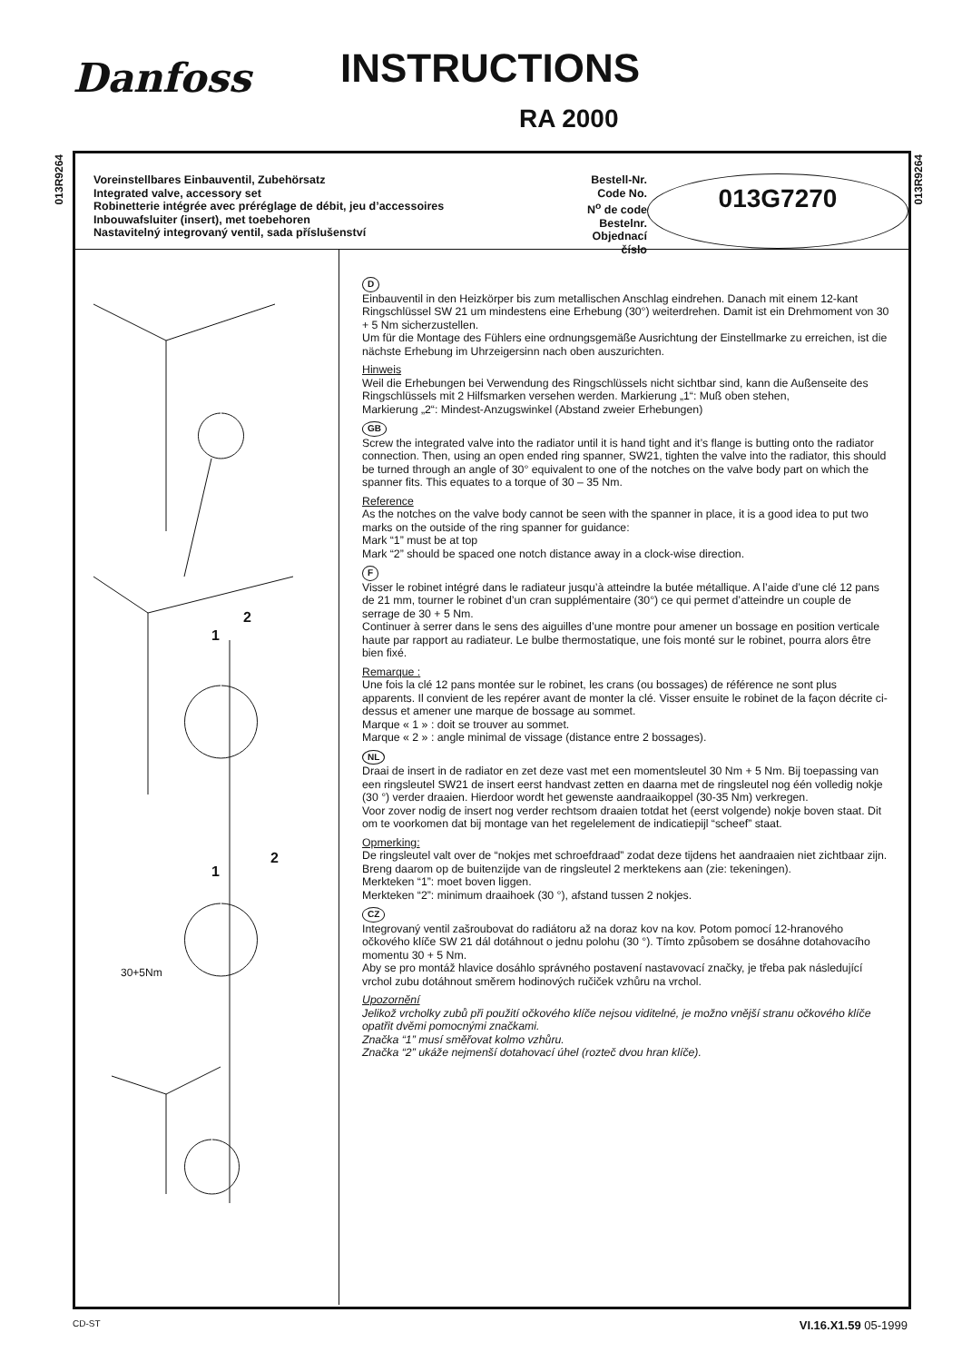Danfoss INSTRUCTIONS
RA 2000
013R9264
013R9264
Voreinstellbares Einbauventil, Zubehörsatz
Integrated valve, accessory set
Robinetterie intégrée avec préréglage de débit, jeu d’accessoires
Inbouwafsluiter (insert), met toebehoren
Nastavitelný integrovaný ventil, sada příslušenství
Bestell-Nr.
Code No.
N<sup>o</sup> de code
Bestelnr.
Objednací číslo
013G7270
1
2
1
2
30+5Nm
D
Einbauventil in den Heizkörper bis zum metallischen Anschlag eindrehen. Danach mit einem 12-kant Ringschlüssel SW 21 um mindestens eine Erhebung (30°) weiterdrehen. Damit ist ein Drehmoment von 30 + 5 Nm sicherzustellen.
Um für die Montage des Fühlers eine ordnungsgemäße Ausrichtung der Einstellmarke zu erreichen, ist die nächste Erhebung im Uhrzeigersinn nach oben auszurichten.
Hinweis
Weil die Erhebungen bei Verwendung des Ringschlüssels nicht sichtbar sind, kann die Außenseite des Ringschlüssels mit 2 Hilfsmarken versehen werden. Markierung „1“: Muß oben stehen,
Markierung „2“: Mindest-Anzugswinkel (Abstand zweier Erhebungen)
GB
Screw the integrated valve into the radiator until it is hand tight and it’s flange is butting onto the radiator connection. Then, using an open ended ring spanner, SW21, tighten the valve into the radiator, this should be turned through an angle of 30° equivalent to one of the notches on the valve body part on which the spanner fits. This equates to a torque of 30 – 35 Nm.
Reference
As the notches on the valve body cannot be seen with the spanner in place, it is a good idea to put two marks on the outside of the ring spanner for guidance:
Mark “1” must be at top
Mark “2” should be spaced one notch distance away in a clock-wise direction.
F
Visser le robinet intégré dans le radiateur jusqu’à atteindre la butée métallique. A l’aide d’une clé 12 pans de 21 mm, tourner le robinet d’un cran supplémentaire (30°) ce qui permet d’atteindre un couple de serrage de 30 + 5 Nm.
Continuer à serrer dans le sens des aiguilles d’une montre pour amener un bossage en position verticale haute par rapport au radiateur. Le bulbe thermostatique, une fois monté sur le robinet, pourra alors être bien fixé.
Remarque :
Une fois la clé 12 pans montée sur le robinet, les crans (ou bossages) de référence ne sont plus apparents. Il convient de les repérer avant de monter la clé. Visser ensuite le robinet de la façon décrite ci-dessus et amener une marque de bossage au sommet.
Marque « 1 » : doit se trouver au sommet.
Marque « 2 » : angle minimal de vissage (distance entre 2 bossages).
NL
Draai de insert in de radiator en zet deze vast met een momentsleutel 30 Nm + 5 Nm. Bij toepassing van een ringsleutel SW21 de insert eerst handvast zetten en daarna met de ringsleutel nog één volledig nokje (30 °) verder draaien. Hierdoor wordt het gewenste aandraaikoppel (30-35 Nm) verkregen.
Voor zover nodig de insert nog verder rechtsom draaien totdat het (eerst volgende) nokje boven staat. Dit om te voorkomen dat bij montage van het regelelement de indicatiepijl “scheef” staat.
Opmerking:
De ringsleutel valt over de “nokjes met schroefdraad” zodat deze tijdens het aandraaien niet zichtbaar zijn.
Breng daarom op de buitenzijde van de ringsleutel 2 merktekens aan (zie: tekeningen).
Merkteken “1”: moet boven liggen.
Merkteken “2”: minimum draaihoek (30 °), afstand tussen 2 nokjes.
CZ
Integrovaný ventil zašroubovat do radiátoru až na doraz kov na kov. Potom pomocí 12-hranového očkového klíče SW 21 dál dotáhnout o jednu polohu (30 °). Tímto způsobem se dosáhne dotahovacího momentu 30 + 5 Nm.
Aby se pro montáž hlavice dosáhlo správného postavení nastavovací značky, je třeba pak následující vrchol zubu dotáhnout směrem hodinových ručiček vzhůru na vrchol.
Upozornění
Jelikož vrcholky zubů při použití očkového klíče nejsou viditelné, je možno vnější stranu očkového klíče opatřit dvěmi pomocnými značkami.
Značka “1” musí směřovat kolmo vzhůru.
Značka “2” ukáže nejmenší dotahovací úhel (rozteč dvou hran klíče).
CD-ST VI.16.X1.59 05-1999